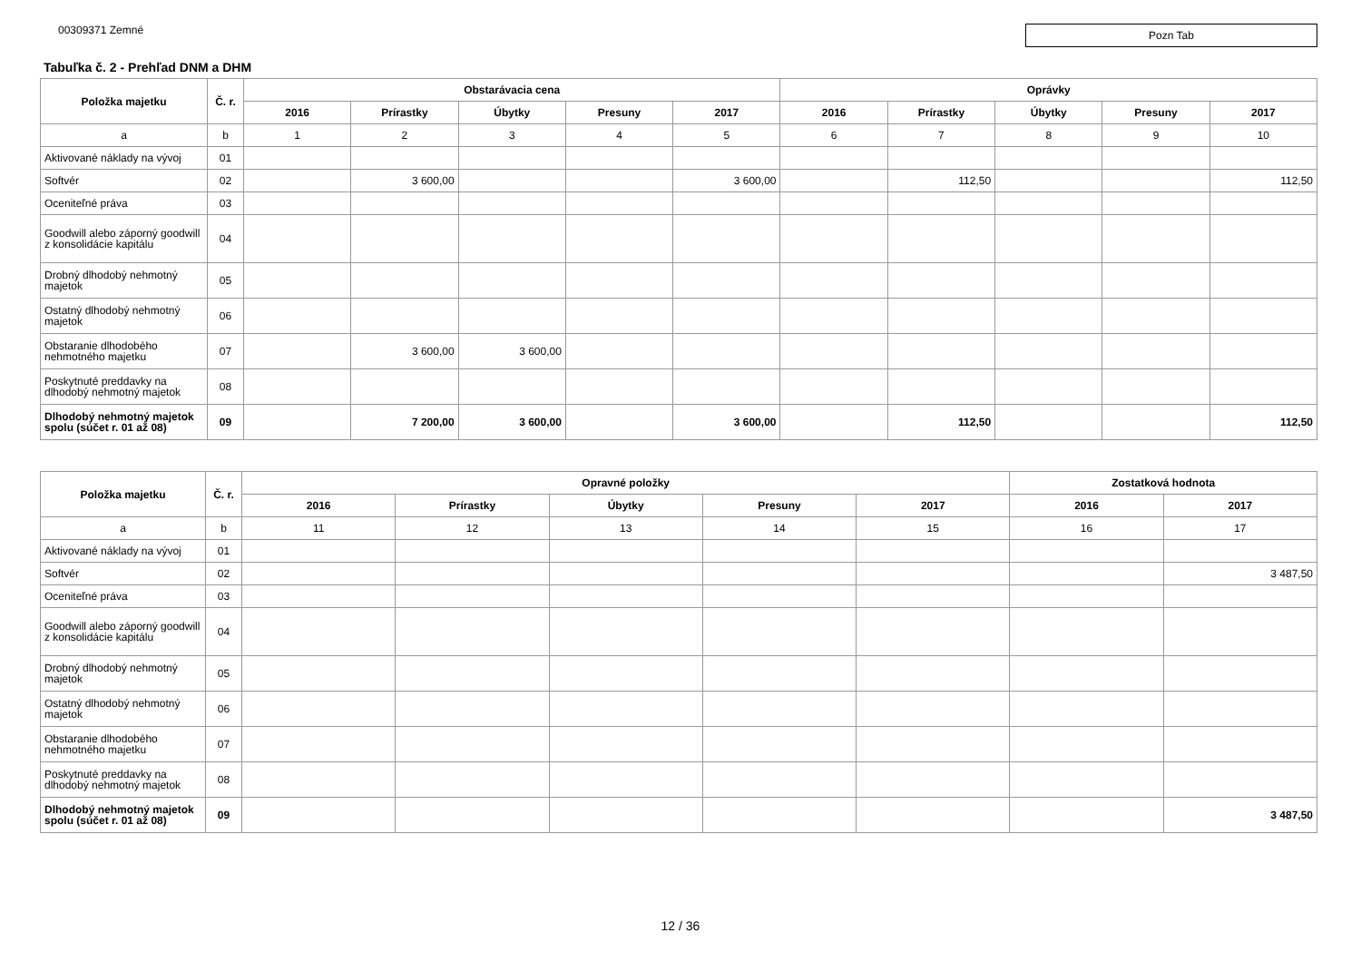00309371 Zemné
Pozn Tab
Tabuľka č. 2 - Prehľad DNM a DHM
| Položka majetku | Č. r. | Obstarávacia cena | | | | | Oprávky | | | | |
| --- | --- | --- | --- | --- | --- | --- | --- | --- | --- | --- | --- |
| | | 2016 | Prírastky | Úbytky | Presuny | 2017 | 2016 | Prírastky | Úbytky | Presuny | 2017 |
| a | b | 1 | 2 | 3 | 4 | 5 | 6 | 7 | 8 | 9 | 10 |
| Aktivované náklady na vývoj | 01 | | | | | | | | | | |
| Softvér | 02 | | 3 600,00 | | | 3 600,00 | | 112,50 | | | 112,50 |
| Oceniteľné práva | 03 | | | | | | | | | | |
| Goodwill alebo záporný goodwill z konsolidácie kapitálu | 04 | | | | | | | | | | |
| Drobný dlhodobý nehmotný majetok | 05 | | | | | | | | | | |
| Ostatný dlhodobý nehmotný majetok | 06 | | | | | | | | | | |
| Obstaranie dlhodobého nehmotného majetku | 07 | | 3 600,00 | 3 600,00 | | | | | | | |
| Poskytnuté preddavky na dlhodobý nehmotný majetok | 08 | | | | | | | | | | |
| Dlhodobý nehmotný majetok spolu (súčet r. 01 až 08) | 09 | | 7 200,00 | 3 600,00 | | 3 600,00 | | 112,50 | | | 112,50 |
| Položka majetku | Č. r. | Opravné položky | | | | | Zostatková hodnota | |
| --- | --- | --- | --- | --- | --- | --- | --- | --- |
| | | 2016 | Prírastky | Úbytky | Presuny | 2017 | 2016 | 2017 |
| a | b | 11 | 12 | 13 | 14 | 15 | 16 | 17 |
| Aktivované náklady na vývoj | 01 | | | | | | | |
| Softvér | 02 | | | | | | | 3 487,50 |
| Oceniteľné práva | 03 | | | | | | | |
| Goodwill alebo záporný goodwill z konsolidácie kapitálu | 04 | | | | | | | |
| Drobný dlhodobý nehmotný majetok | 05 | | | | | | | |
| Ostatný dlhodobý nehmotný majetok | 06 | | | | | | | |
| Obstaranie dlhodobého nehmotného majetku | 07 | | | | | | | |
| Poskytnuté preddavky na dlhodobý nehmotný majetok | 08 | | | | | | | |
| Dlhodobý nehmotný majetok spolu (súčet r. 01 až 08) | 09 | | | | | | | 3 487,50 |
12 / 36